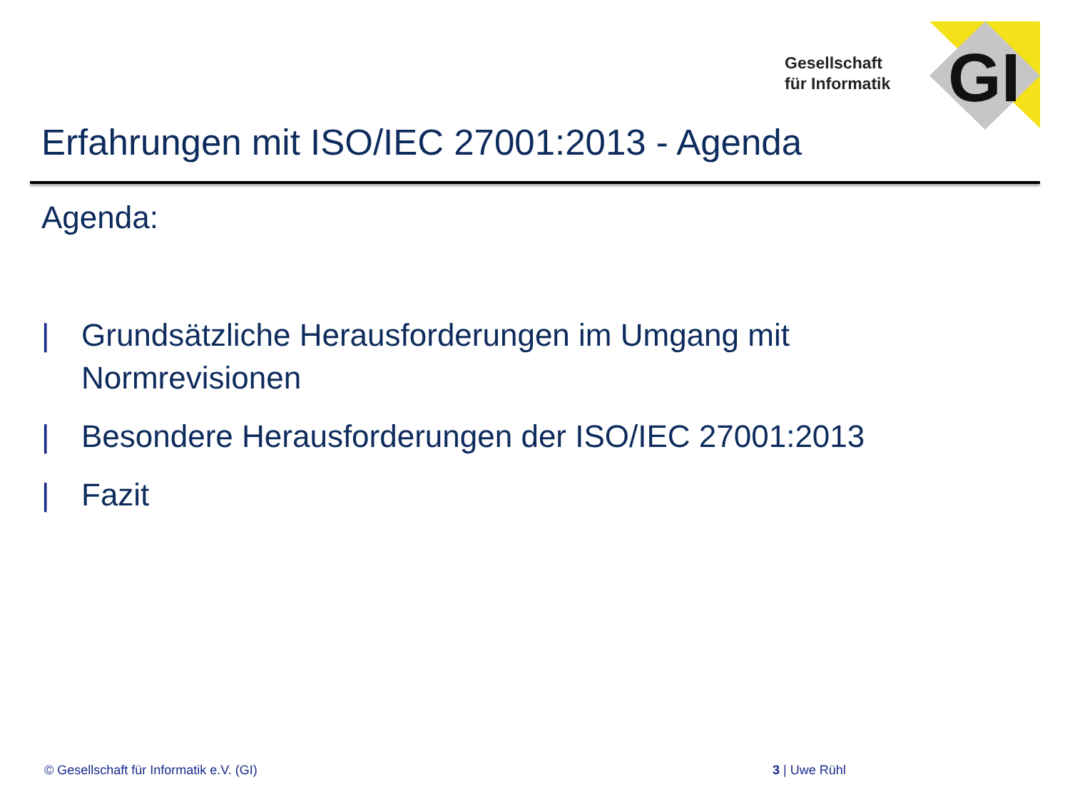Gesellschaft
für Informatik
GI
Erfahrungen mit ISO/IEC 27001:2013 - Agenda
Agenda:
| Grundsätzliche Herausforderungen im Umgang mit Normrevisionen
| Besondere Herausforderungen der ISO/IEC 27001:2013
| Fazit
© Gesellschaft für Informatik e.V. (GI)
3 | Uwe Rühl